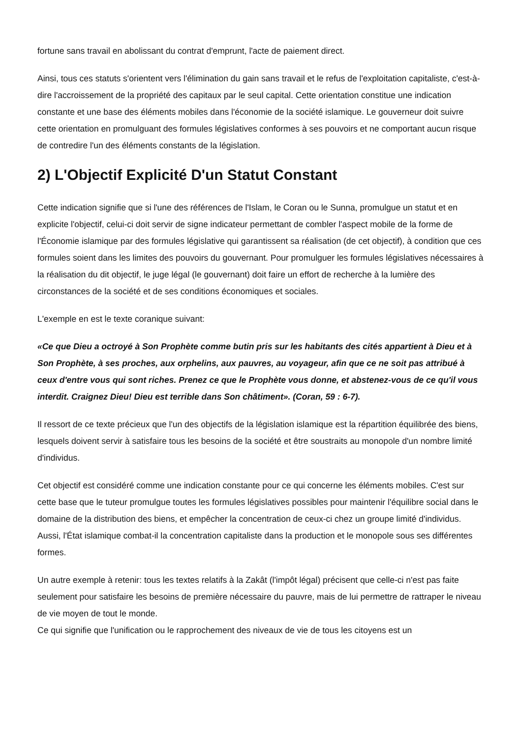fortune sans travail en abolissant du contrat d'emprunt, l'acte de paiement direct.
Ainsi, tous ces statuts s'orientent vers l'élimination du gain sans travail et le refus de l'exploitation capitaliste, c'est-à-dire l'accroissement de la propriété des capitaux par le seul capital. Cette orientation constitue une indication constante et une base des éléments mobiles dans l'économie de la société islamique. Le gouverneur doit suivre cette orientation en promulguant des formules législatives conformes à ses pouvoirs et ne comportant aucun risque de contredire l'un des éléments constants de la législation.
2) L'Objectif Explicité D'un Statut Constant
Cette indication signifie que si l'une des références de l'Islam, le Coran ou le Sunna, promulgue un statut et en explicite l'objectif, celui-ci doit servir de signe indicateur permettant de combler l'aspect mobile de la forme de l'Économie islamique par des formules législative qui garantissent sa réalisation (de cet objectif), à condition que ces formules soient dans les limites des pouvoirs du gouvernant. Pour promulguer les formules législatives nécessaires à la réalisation du dit objectif, le juge légal (le gouvernant) doit faire un effort de recherche à la lumière des circonstances de la société et de ses conditions économiques et sociales.
L'exemple en est le texte coranique suivant:
«Ce que Dieu a octroyé à Son Prophète comme butin pris sur les habitants des cités appartient à Dieu et à Son Prophète, à ses proches, aux orphelins, aux pauvres, au voyageur, afin que ce ne soit pas attribué à ceux d'entre vous qui sont riches. Prenez ce que le Prophète vous donne, et abstenez-vous de ce qu'il vous interdit. Craignez Dieu! Dieu est terrible dans Son châtiment». (Coran, 59 : 6-7).
Il ressort de ce texte précieux que l'un des objectifs de la législation islamique est la répartition équilibrée des biens, lesquels doivent servir à satisfaire tous les besoins de la société et être soustraits au monopole d'un nombre limité d'individus.
Cet objectif est considéré comme une indication constante pour ce qui concerne les éléments mobiles. C'est sur cette base que le tuteur promulgue toutes les formules législatives possibles pour maintenir l'équilibre social dans le domaine de la distribution des biens, et empêcher la concentration de ceux-ci chez un groupe limité d'individus. Aussi, l'État islamique combat-il la concentration capitaliste dans la production et le monopole sous ses différentes formes.
Un autre exemple à retenir: tous les textes relatifs à la Zakât (l'impôt légal) précisent que celle-ci n'est pas faite seulement pour satisfaire les besoins de première nécessaire du pauvre, mais de lui permettre de rattraper le niveau de vie moyen de tout le monde.
Ce qui signifie que l'unification ou le rapprochement des niveaux de vie de tous les citoyens est un